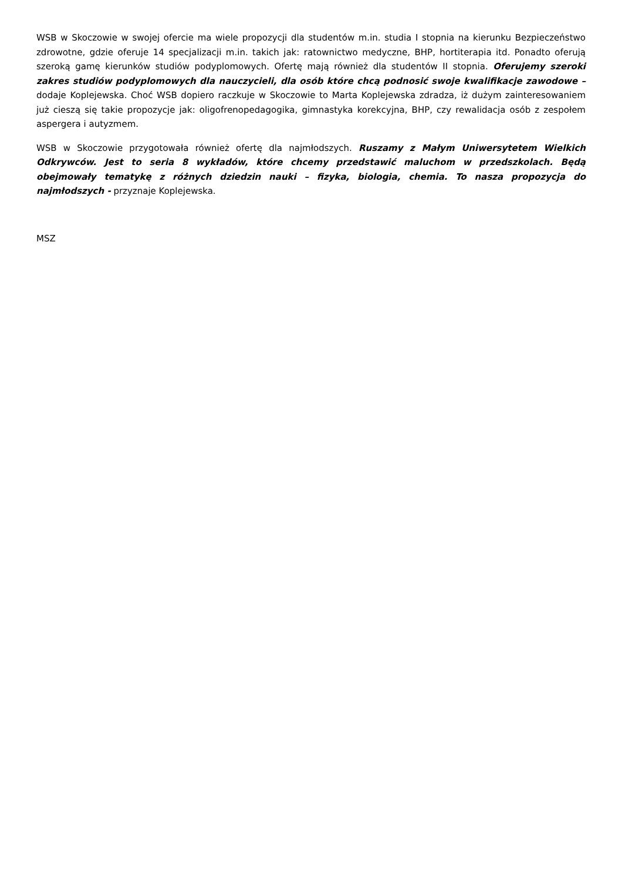WSB w Skoczowie w swojej ofercie ma wiele propozycji dla studentów m.in. studia I stopnia na kierunku Bezpieczeństwo zdrowotne, gdzie oferuje 14 specjalizacji m.in. takich jak: ratownictwo medyczne, BHP, hortiterapia itd. Ponadto oferują szeroką gamę kierunków studiów podyplomowych. Ofertę mają również dla studentów II stopnia. Oferujemy szeroki zakres studiów podyplomowych dla nauczycieli, dla osób które chcą podnosić swoje kwalifikacje zawodowe – dodaje Koplejewska. Choć WSB dopiero raczkuje w Skoczowie to Marta Koplejewska zdradza, iż dużym zainteresowaniem już cieszą się takie propozycje jak: oligofrenopedagogika, gimnastyka korekcyjna, BHP, czy rewalidacja osób z zespołem aspergera i autyzmem.
WSB w Skoczowie przygotowała również ofertę dla najmłodszych. Ruszamy z Małym Uniwersytetem Wielkich Odkrywców. Jest to seria 8 wykładów, które chcemy przedstawić maluchom w przedszkolach. Będą obejmowały tematykę z różnych dziedzin nauki – fizyka, biologia, chemia. To nasza propozycja do najmłodszych - przyznaje Koplejewska.
MSZ